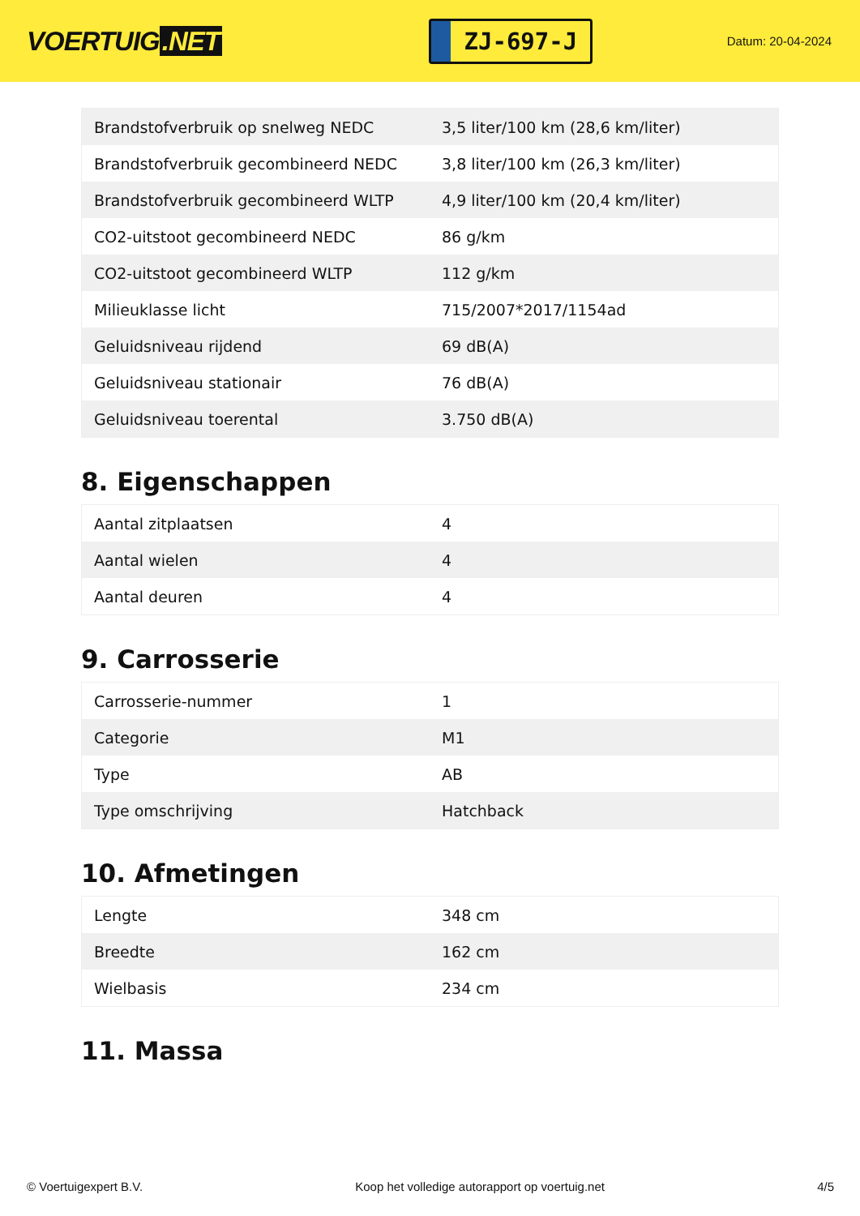VOERTUIG.NET
ZJ-697-J
Datum: 20-04-2024
| Brandstofverbruik op snelweg NEDC | 3,5 liter/100 km (28,6 km/liter) |
| Brandstofverbruik gecombineerd NEDC | 3,8 liter/100 km (26,3 km/liter) |
| Brandstofverbruik gecombineerd WLTP | 4,9 liter/100 km (20,4 km/liter) |
| CO2-uitstoot gecombineerd NEDC | 86 g/km |
| CO2-uitstoot gecombineerd WLTP | 112 g/km |
| Milieuklasse licht | 715/2007*2017/1154ad |
| Geluidsniveau rijdend | 69 dB(A) |
| Geluidsniveau stationair | 76 dB(A) |
| Geluidsniveau toerental | 3.750 dB(A) |
8. Eigenschappen
| Aantal zitplaatsen | 4 |
| Aantal wielen | 4 |
| Aantal deuren | 4 |
9. Carrosserie
| Carrosserie-nummer | 1 |
| Categorie | M1 |
| Type | AB |
| Type omschrijving | Hatchback |
10. Afmetingen
| Lengte | 348 cm |
| Breedte | 162 cm |
| Wielbasis | 234 cm |
11. Massa
© Voertuigexpert B.V. Koop het volledige autorapport op voertuig.net 4/5